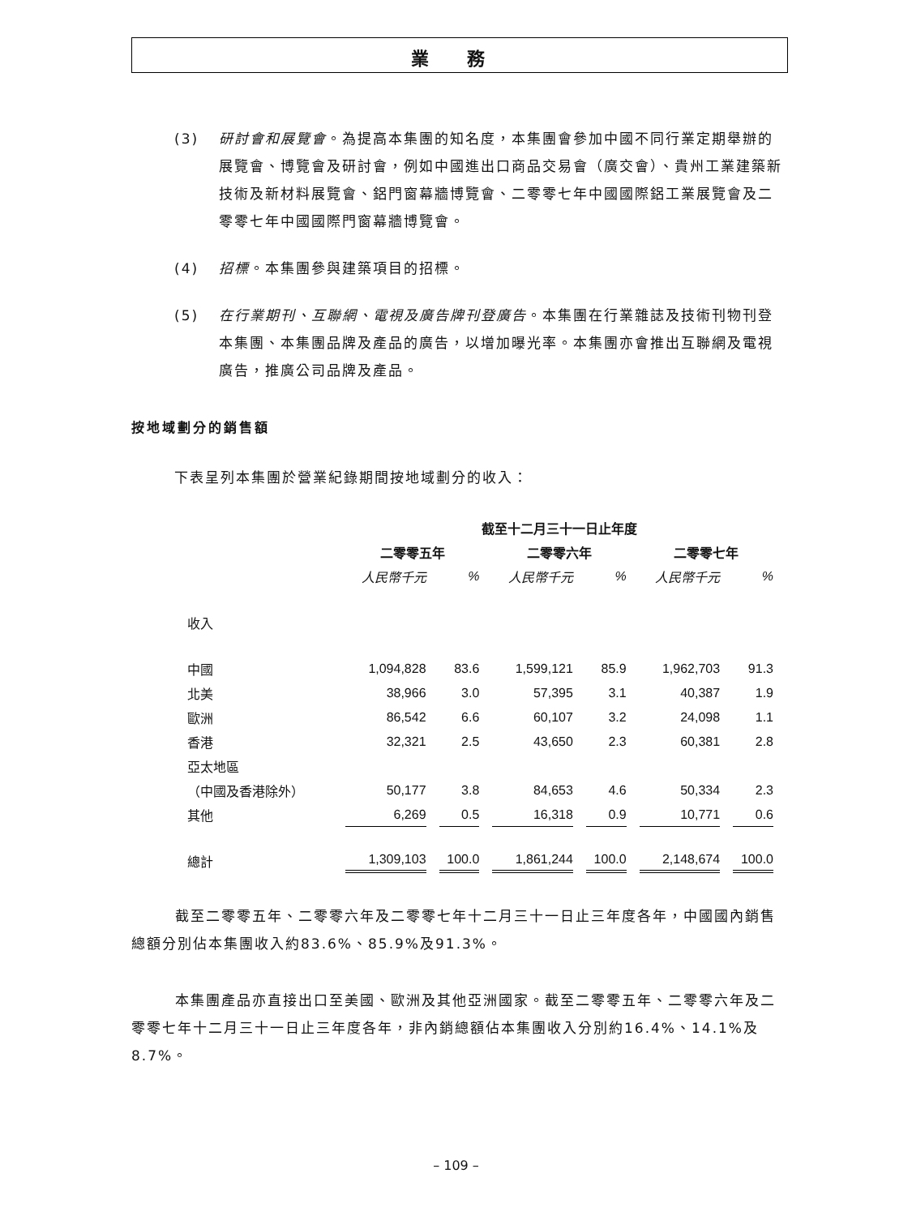業 務
(3) 研討會和展覽會。為提高本集團的知名度，本集團會參加中國不同行業定期舉辦的展覽會、博覽會及研討會，例如中國進出口商品交易會（廣交會）、貴州工業建築新技術及新材料展覽會、鋁門窗幕牆博覽會、二零零七年中國國際鋁工業展覽會及二零零七年中國國際門窗幕牆博覽會。
(4) 招標。本集團參與建築項目的招標。
(5) 在行業期刊、互聯網、電視及廣告牌刊登廣告。本集團在行業雜誌及技術刊物刊登本集團、本集團品牌及產品的廣告，以增加曝光率。本集團亦會推出互聯網及電視廣告，推廣公司品牌及產品。
按地域劃分的銷售額
下表呈列本集團於營業紀錄期間按地域劃分的收入：
| | 截至十二月三十一日止年度 | | | | | |
| --- | --- | --- | --- | --- | --- | --- |
| | 二零零五年 | | 二零零六年 | | 二零零七年 | |
| | 人民幣千元 | % | 人民幣千元 | % | 人民幣千元 | % |
| 收入 | | | | | | |
| 中國 | 1,094,828 | 83.6 | 1,599,121 | 85.9 | 1,962,703 | 91.3 |
| 北美 | 38,966 | 3.0 | 57,395 | 3.1 | 40,387 | 1.9 |
| 歐洲 | 86,542 | 6.6 | 60,107 | 3.2 | 24,098 | 1.1 |
| 香港 | 32,321 | 2.5 | 43,650 | 2.3 | 60,381 | 2.8 |
| 亞太地區 | | | | | | |
| （中國及香港除外） | 50,177 | 3.8 | 84,653 | 4.6 | 50,334 | 2.3 |
| 其他 | 6,269 | 0.5 | 16,318 | 0.9 | 10,771 | 0.6 |
| 總計 | 1,309,103 | 100.0 | 1,861,244 | 100.0 | 2,148,674 | 100.0 |
截至二零零五年、二零零六年及二零零七年十二月三十一日止三年度各年，中國國內銷售總額分別佔本集團收入約83.6%、85.9%及91.3%。
本集團產品亦直接出口至美國、歐洲及其他亞洲國家。截至二零零五年、二零零六年及二零零七年十二月三十一日止三年度各年，非內銷總額佔本集團收入分別約16.4%、14.1%及8.7%。
– 109 –